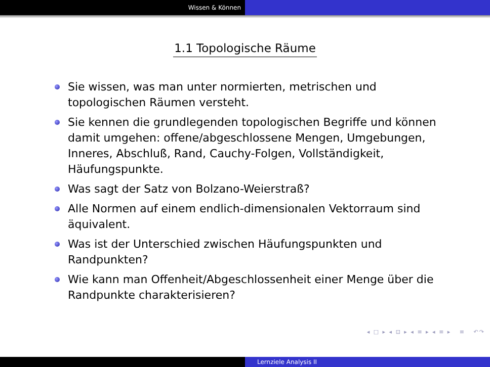Wissen & Können
1.1 Topologische Räume
Sie wissen, was man unter normierten, metrischen und topologischen Räumen versteht.
Sie kennen die grundlegenden topologischen Begriffe und können damit umgehen: offene/abgeschlossene Mengen, Umgebungen, Inneres, Abschluß, Rand, Cauchy-Folgen, Vollständigkeit, Häufungspunkte.
Was sagt der Satz von Bolzano-Weierstraß?
Alle Normen auf einem endlich-dimensionalen Vektorraum sind äquivalent.
Was ist der Unterschied zwischen Häufungspunkten und Randpunkten?
Wie kann man Offenheit/Abgeschlossenheit einer Menge über die Randpunkte charakterisieren?
◂ □ ▸ ◂ ⊡ ▸ ◂ ≡ ▸ ◂ ≡ ▸ ≡ ↶↷
Lernziele Analysis II